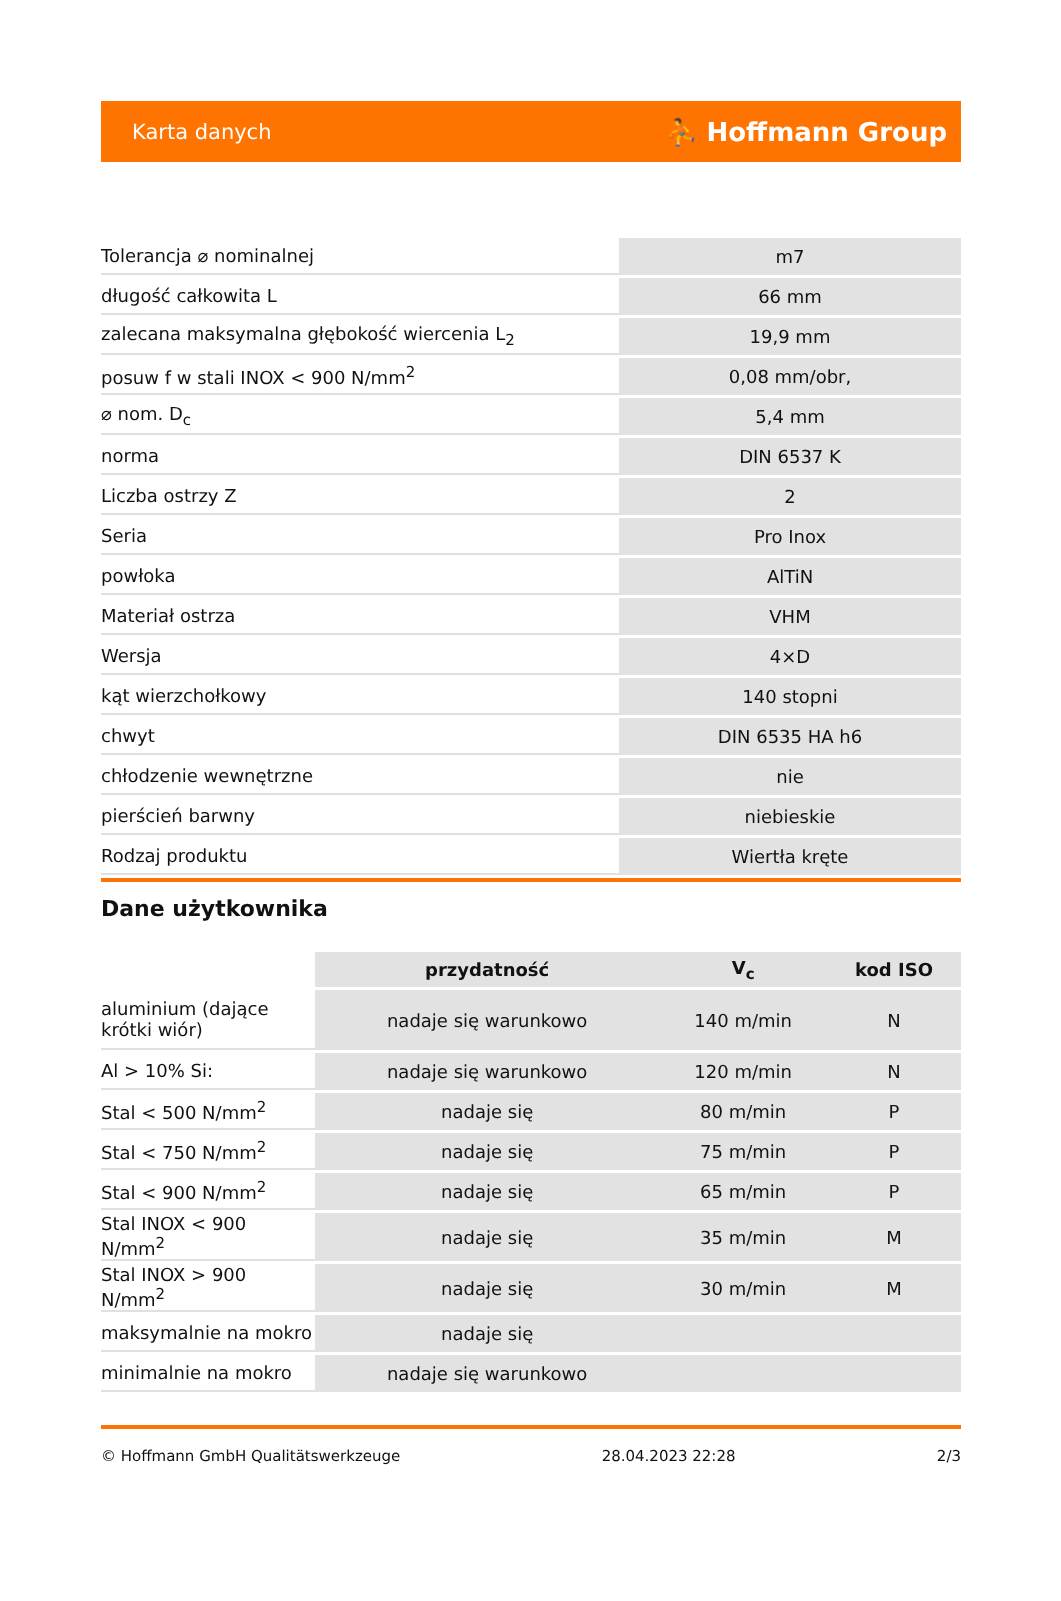Karta danych ⛹ Hoffmann Group
| Tolerancja ⌀ nominalnej | m7 |
| długość całkowita L | 66 mm |
| zalecana maksymalna głębokość wiercenia L<sub>2</sub> | 19,9 mm |
| posuw f w stali INOX < 900 N/mm<sup>2</sup> | 0,08 mm/obr, |
| ⌀ nom. D<sub>c</sub> | 5,4 mm |
| norma | DIN 6537 K |
| Liczba ostrzy Z | 2 |
| Seria | Pro Inox |
| powłoka | AlTiN |
| Materiał ostrza | VHM |
| Wersja | 4×D |
| kąt wierzchołkowy | 140 stopni |
| chwyt | DIN 6535 HA h6 |
| chłodzenie wewnętrzne | nie |
| pierścień barwny | niebieskie |
| Rodzaj produktu | Wiertła kręte |
Dane użytkownika
| | przydatność | V<sub>c</sub> | kod ISO |
| --- | --- | --- | --- |
| aluminium (dające krótki wiór) | nadaje się warunkowo | 140 m/min | N |
| Al > 10% Si: | nadaje się warunkowo | 120 m/min | N |
| Stal < 500 N/mm<sup>2</sup> | nadaje się | 80 m/min | P |
| Stal < 750 N/mm<sup>2</sup> | nadaje się | 75 m/min | P |
| Stal < 900 N/mm<sup>2</sup> | nadaje się | 65 m/min | P |
| Stal INOX < 900 N/mm<sup>2</sup> | nadaje się | 35 m/min | M |
| Stal INOX > 900 N/mm<sup>2</sup> | nadaje się | 30 m/min | M |
| maksymalnie na mokro | nadaje się | | |
| minimalnie na mokro | nadaje się warunkowo | | |
© Hoffmann GmbH Qualitätswerkzeuge 28.04.2023 22:28 2/3